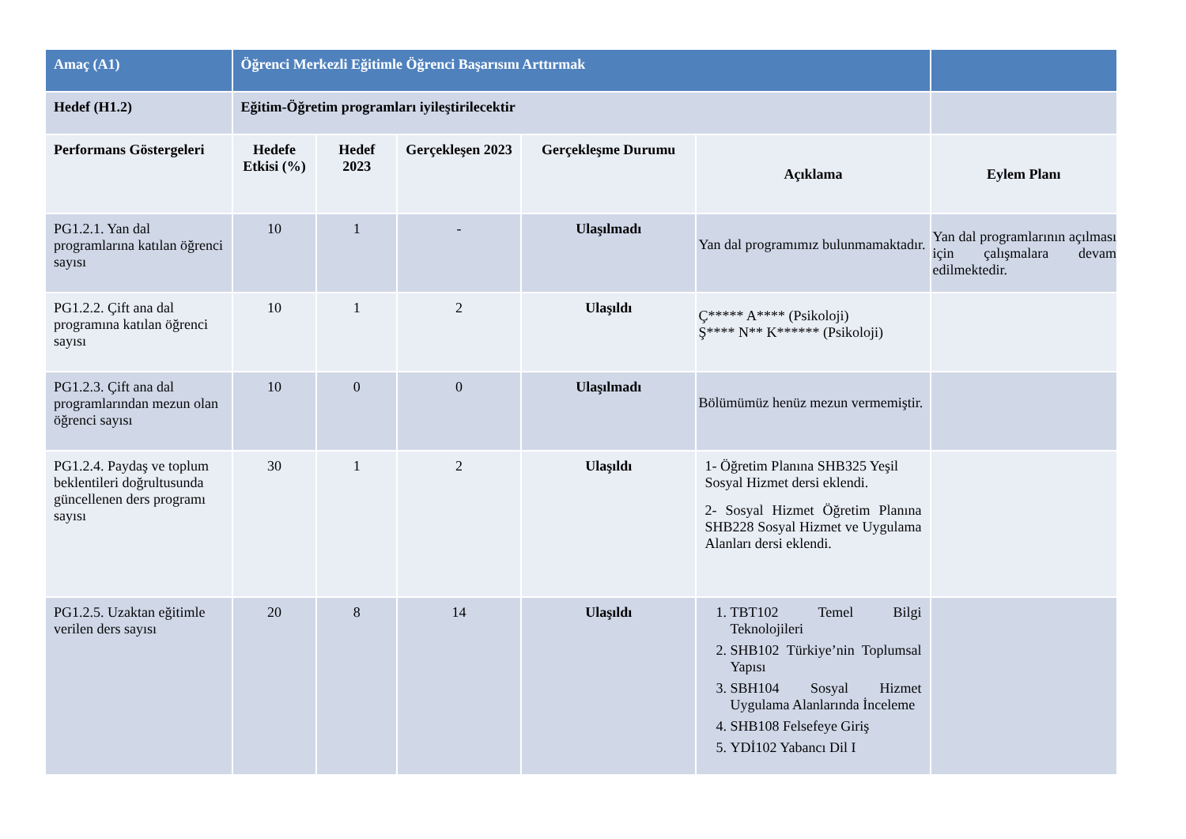| Amaç (A1) | Öğrenci Merkezli Eğitimle Öğrenci Başarısını Arttırmak | | | | | |
| Hedef (H1.2) | Eğitim-Öğretim programları iyileştirilecektir | | | | | |
| Performans Göstergeleri | Hedefe Etkisi (%) | Hedef 2023 | Gerçekleşen 2023 | Gerçekleşme Durumu | Açıklama | Eylem Planı |
| PG1.2.1. Yan dal programlarına katılan öğrenci sayısı | 10 | 1 | - | Ulaşılmadı | Yan dal programımız bulunmamaktadır. | Yan dal programlarının açılması için çalışmalara devam edilmektedir. |
| PG1.2.2. Çift ana dal programına katılan öğrenci sayısı | 10 | 1 | 2 | Ulaşıldı | Ç***** A**** (Psikoloji) Ş**** N** K****** (Psikoloji) | |
| PG1.2.3. Çift ana dal programlarından mezun olan öğrenci sayısı | 10 | 0 | 0 | Ulaşılmadı | Bölümümüz henüz mezun vermemiştir. | |
| PG1.2.4. Paydaş ve toplum beklentileri doğrultusunda güncellenen ders programı sayısı | 30 | 1 | 2 | Ulaşıldı | 1- Öğretim Planına SHB325 Yeşil Sosyal Hizmet dersi eklendi. 2- Sosyal Hizmet Öğretim Planına SHB228 Sosyal Hizmet ve Uygulama Alanları dersi eklendi. | |
| PG1.2.5. Uzaktan eğitimle verilen ders sayısı | 20 | 8 | 14 | Ulaşıldı | 1. TBT102 Temel Bilgi Teknolojileri 2. SHB102 Türkiye’nin Toplumsal Yapısı 3. SBH104 Sosyal Hizmet Uygulama Alanlarında İnceleme 4. SHB108 Felsefeye Giriş 5. YDİ102 Yabancı Dil I | |